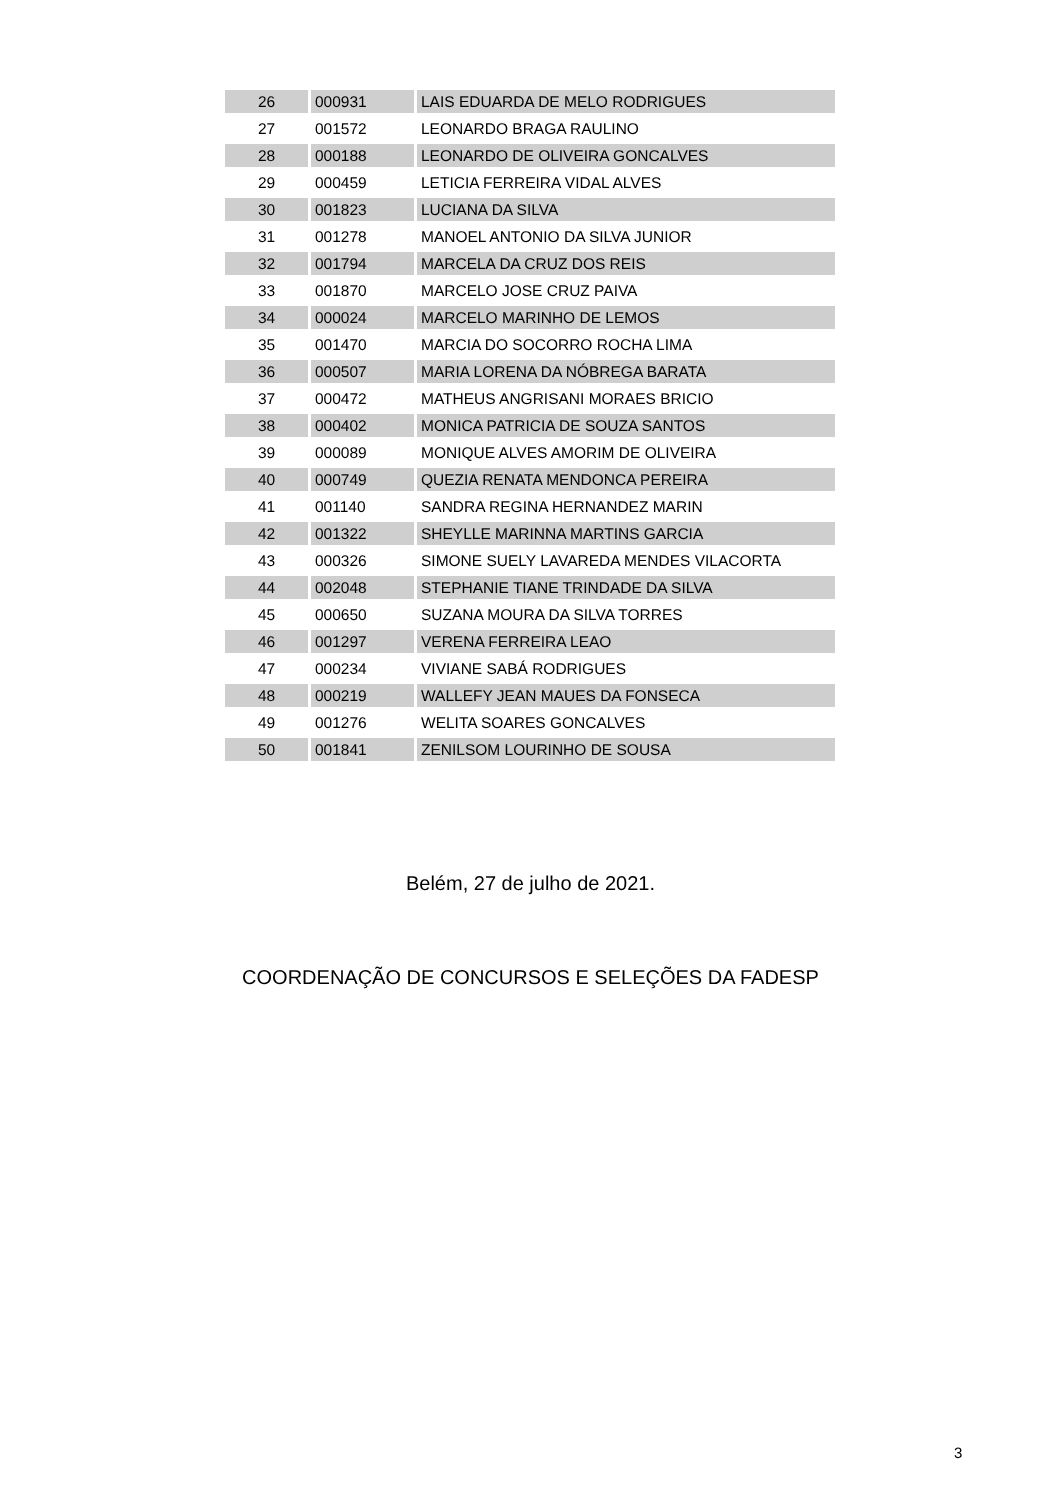| 26 | 000931 | LAIS EDUARDA DE MELO RODRIGUES |
| 27 | 001572 | LEONARDO BRAGA RAULINO |
| 28 | 000188 | LEONARDO DE OLIVEIRA GONCALVES |
| 29 | 000459 | LETICIA FERREIRA VIDAL ALVES |
| 30 | 001823 | LUCIANA DA SILVA |
| 31 | 001278 | MANOEL ANTONIO DA SILVA JUNIOR |
| 32 | 001794 | MARCELA DA CRUZ DOS REIS |
| 33 | 001870 | MARCELO JOSE CRUZ PAIVA |
| 34 | 000024 | MARCELO MARINHO DE LEMOS |
| 35 | 001470 | MARCIA DO SOCORRO ROCHA LIMA |
| 36 | 000507 | MARIA LORENA DA NÓBREGA BARATA |
| 37 | 000472 | MATHEUS ANGRISANI MORAES BRICIO |
| 38 | 000402 | MONICA PATRICIA DE SOUZA SANTOS |
| 39 | 000089 | MONIQUE ALVES AMORIM DE OLIVEIRA |
| 40 | 000749 | QUEZIA RENATA MENDONCA PEREIRA |
| 41 | 001140 | SANDRA REGINA HERNANDEZ MARIN |
| 42 | 001322 | SHEYLLE MARINNA MARTINS GARCIA |
| 43 | 000326 | SIMONE SUELY LAVAREDA MENDES VILACORTA |
| 44 | 002048 | STEPHANIE TIANE TRINDADE DA SILVA |
| 45 | 000650 | SUZANA MOURA DA SILVA TORRES |
| 46 | 001297 | VERENA FERREIRA LEAO |
| 47 | 000234 | VIVIANE SABÁ RODRIGUES |
| 48 | 000219 | WALLEFY JEAN MAUES DA FONSECA |
| 49 | 001276 | WELITA SOARES GONCALVES |
| 50 | 001841 | ZENILSOM LOURINHO DE SOUSA |
Belém, 27 de julho de 2021.
COORDENAÇÃO DE CONCURSOS E SELEÇÕES DA FADESP
3